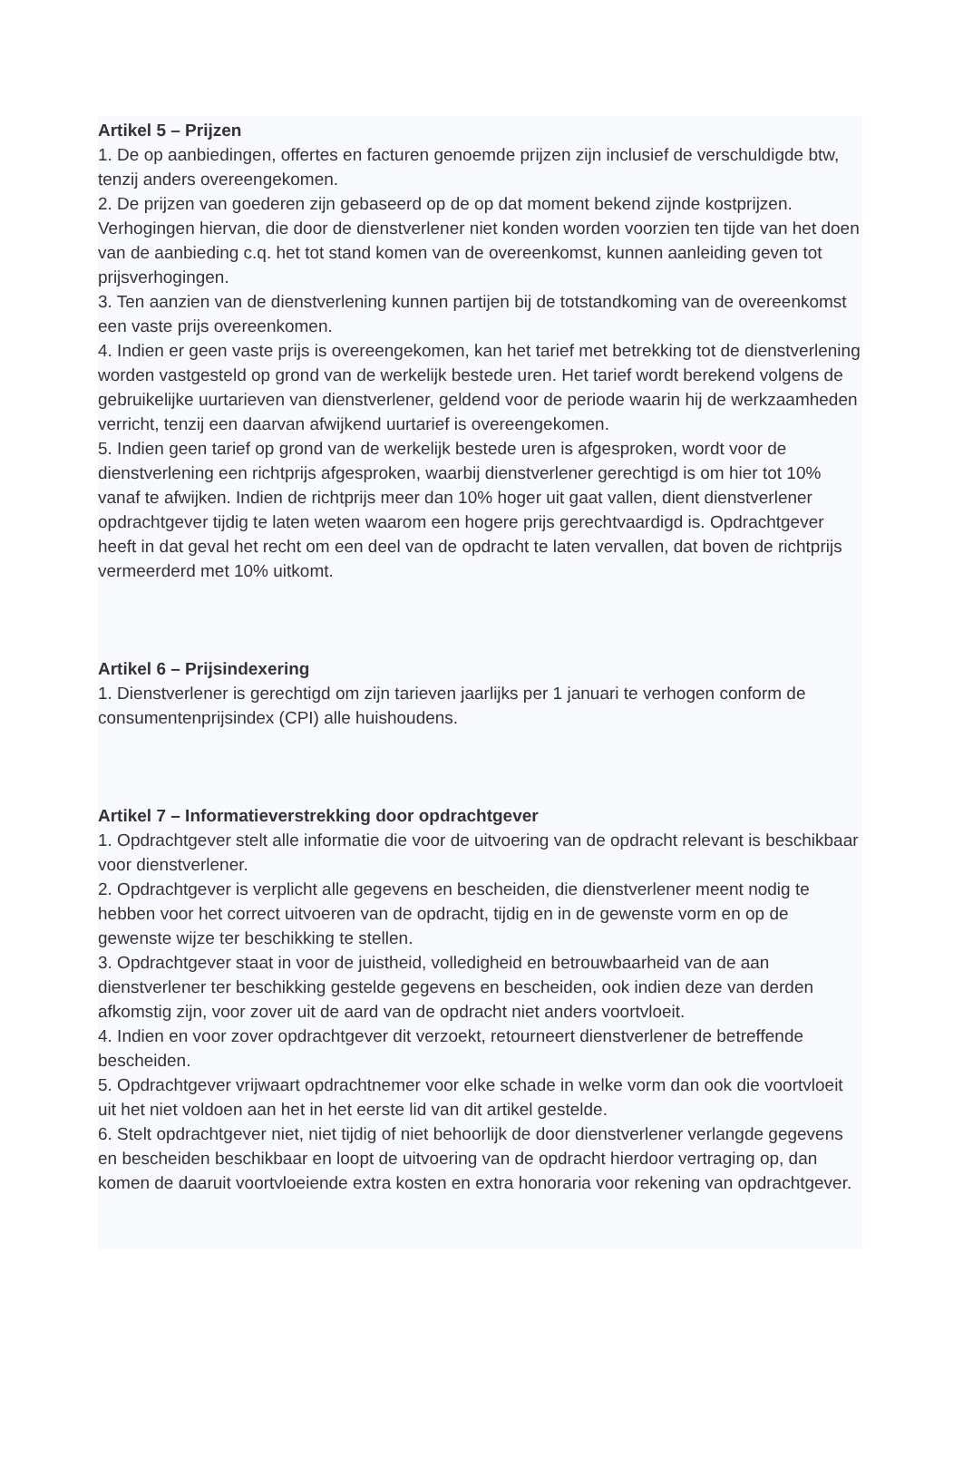Artikel 5 – Prijzen
1. De op aanbiedingen, offertes en facturen genoemde prijzen zijn inclusief de verschuldigde btw, tenzij anders overeengekomen.
2. De prijzen van goederen zijn gebaseerd op de op dat moment bekend zijnde kostprijzen. Verhogingen hiervan, die door de dienstverlener niet konden worden voorzien ten tijde van het doen van de aanbieding c.q. het tot stand komen van de overeenkomst, kunnen aanleiding geven tot prijsverhogingen.
3. Ten aanzien van de dienstverlening kunnen partijen bij de totstandkoming van de overeenkomst een vaste prijs overeenkomen.
4. Indien er geen vaste prijs is overeengekomen, kan het tarief met betrekking tot de dienstverlening worden vastgesteld op grond van de werkelijk bestede uren. Het tarief wordt berekend volgens de gebruikelijke uurtarieven van dienstverlener, geldend voor de periode waarin hij de werkzaamheden verricht, tenzij een daarvan afwijkend uurtarief is overeengekomen.
5. Indien geen tarief op grond van de werkelijk bestede uren is afgesproken, wordt voor de dienstverlening een richtprijs afgesproken, waarbij dienstverlener gerechtigd is om hier tot 10% vanaf te afwijken. Indien de richtprijs meer dan 10% hoger uit gaat vallen, dient dienstverlener opdrachtgever tijdig te laten weten waarom een hogere prijs gerechtvaardigd is. Opdrachtgever heeft in dat geval het recht om een deel van de opdracht te laten vervallen, dat boven de richtprijs vermeerderd met 10% uitkomt.
Artikel 6 – Prijsindexering
1. Dienstverlener is gerechtigd om zijn tarieven jaarlijks per 1 januari te verhogen conform de consumentenprijsindex (CPI) alle huishoudens.
Artikel 7 – Informatieverstrekking door opdrachtgever
1. Opdrachtgever stelt alle informatie die voor de uitvoering van de opdracht relevant is beschikbaar voor dienstverlener.
2. Opdrachtgever is verplicht alle gegevens en bescheiden, die dienstverlener meent nodig te hebben voor het correct uitvoeren van de opdracht, tijdig en in de gewenste vorm en op de gewenste wijze ter beschikking te stellen.
3. Opdrachtgever staat in voor de juistheid, volledigheid en betrouwbaarheid van de aan dienstverlener ter beschikking gestelde gegevens en bescheiden, ook indien deze van derden afkomstig zijn, voor zover uit de aard van de opdracht niet anders voortvloeit.
4. Indien en voor zover opdrachtgever dit verzoekt, retourneert dienstverlener de betreffende bescheiden.
5. Opdrachtgever vrijwaart opdrachtnemer voor elke schade in welke vorm dan ook die voortvloeit uit het niet voldoen aan het in het eerste lid van dit artikel gestelde.
6. Stelt opdrachtgever niet, niet tijdig of niet behoorlijk de door dienstverlener verlangde gegevens en bescheiden beschikbaar en loopt de uitvoering van de opdracht hierdoor vertraging op, dan komen de daaruit voortvloeiende extra kosten en extra honoraria voor rekening van opdrachtgever.